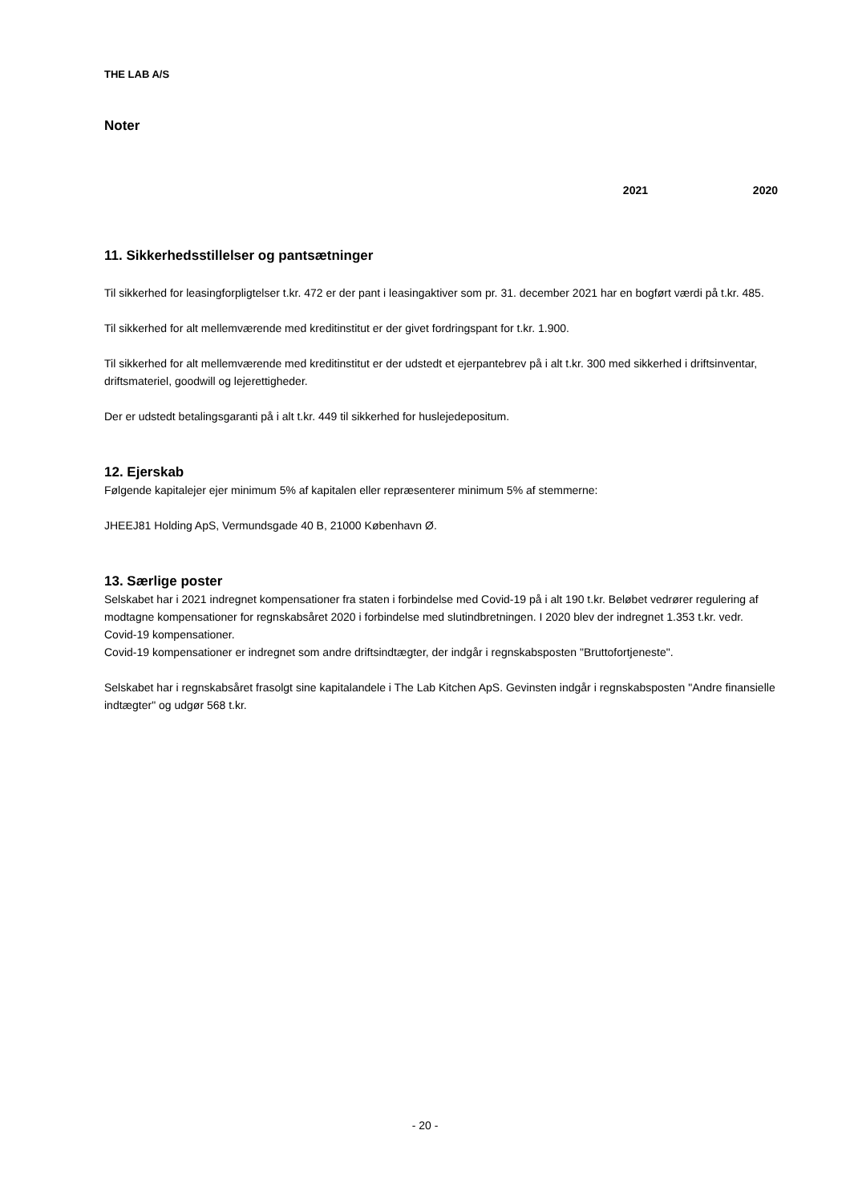THE LAB A/S
Noter
2021 2020
11. Sikkerhedsstillelser og pantsætninger
Til sikkerhed for leasingforpligtelser t.kr. 472 er der pant i leasingaktiver som pr. 31. december 2021 har en bogført værdi på t.kr. 485.
Til sikkerhed for alt mellemværende med kreditinstitut er der givet fordringspant for t.kr. 1.900.
Til sikkerhed for alt mellemværende med kreditinstitut er der udstedt et ejerpantebrev på i alt t.kr. 300 med sikkerhed i driftsinventar, driftsmateriel, goodwill og lejerettigheder.
Der er udstedt betalingsgaranti på i alt t.kr. 449 til sikkerhed for huslejedepositum.
12. Ejerskab
Følgende kapitalejer ejer minimum 5% af kapitalen eller repræsenterer minimum 5% af stemmerne:
JHEEJ81 Holding ApS, Vermundsgade 40 B, 21000 København Ø.
13. Særlige poster
Selskabet har i 2021 indregnet kompensationer fra staten i forbindelse med Covid-19 på i alt 190 t.kr. Beløbet vedrører regulering af modtagne kompensationer for regnskabsåret 2020 i forbindelse med slutindbretningen. I 2020 blev der indregnet 1.353 t.kr. vedr. Covid-19 kompensationer.
Covid-19 kompensationer er indregnet som andre driftsindtægter, der indgår i regnskabsposten "Bruttofortjeneste".
Selskabet har i regnskabsåret frasolgt sine kapitalandele i The Lab Kitchen ApS. Gevinsten indgår i regnskabsposten "Andre finansielle indtægter" og udgør 568 t.kr.
- 20 -